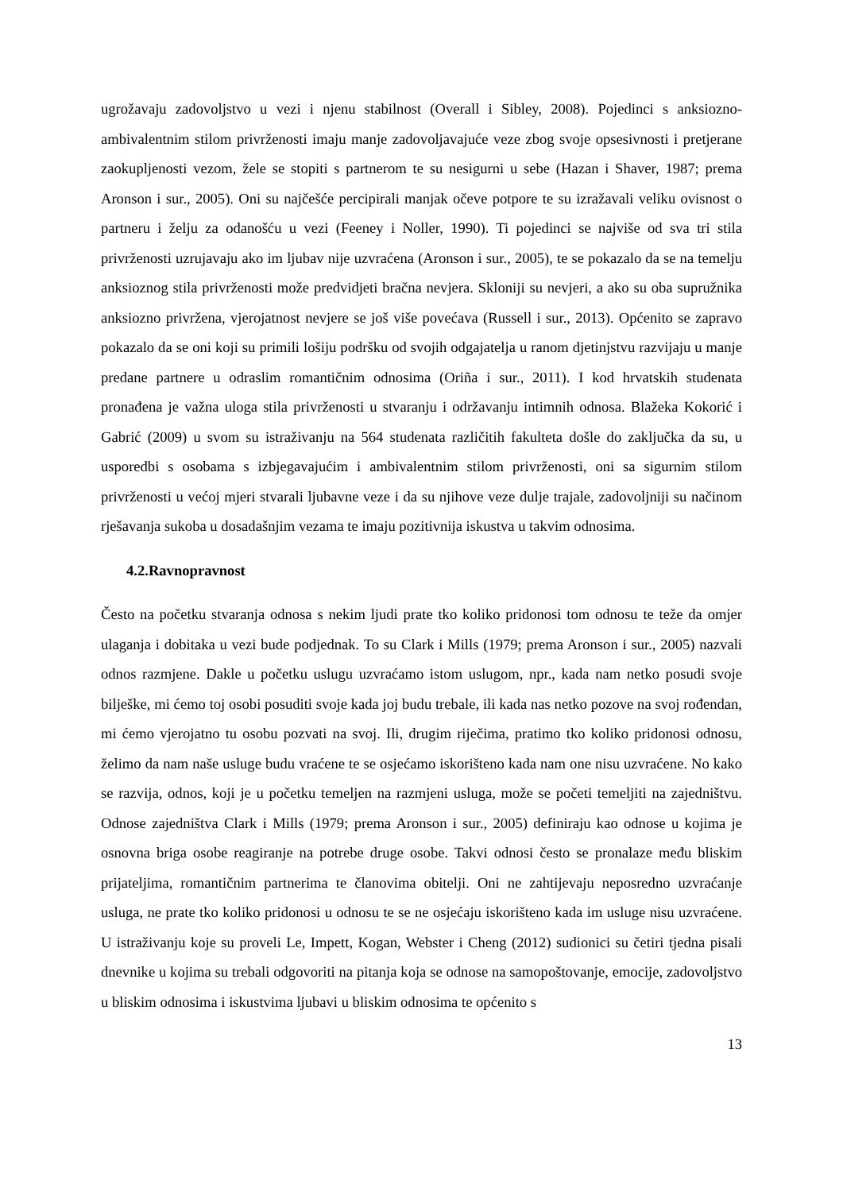ugrožavaju zadovoljstvo u vezi i njenu stabilnost (Overall i Sibley, 2008). Pojedinci s anksiozno-ambivalentnim stilom privrženosti imaju manje zadovoljavajuće veze zbog svoje opsesivnosti i pretjerane zaokupljenosti vezom, žele se stopiti s partnerom te su nesigurni u sebe (Hazan i Shaver, 1987; prema Aronson i sur., 2005). Oni su najčešće percipirali manjak očeve potpore te su izražavali veliku ovisnost o partneru i želju za odanošću u vezi (Feeney i Noller, 1990). Ti pojedinci se najviše od sva tri stila privrženosti uzrujavaju ako im ljubav nije uzvraćena (Aronson i sur., 2005), te se pokazalo da se na temelju anksioznog stila privrženosti može predvidjeti bračna nevjera. Skloniji su nevjeri, a ako su oba supružnika anksiozno privržena, vjerojatnost nevjere se još više povećava (Russell i sur., 2013). Općenito se zapravo pokazalo da se oni koji su primili lošiju podršku od svojih odgajatelja u ranom djetinjstvu razvijaju u manje predane partnere u odraslim romantičnim odnosima (Oriña i sur., 2011). I kod hrvatskih studenata pronađena je važna uloga stila privrženosti u stvaranju i održavanju intimnih odnosa. Blažeka Kokorić i Gabrić (2009) u svom su istraživanju na 564 studenata različitih fakulteta došle do zaključka da su, u usporedbi s osobama s izbjegavajućim i ambivalentnim stilom privrženosti, oni sa sigurnim stilom privrženosti u većoj mjeri stvarali ljubavne veze i da su njihove veze dulje trajale, zadovoljniji su načinom rješavanja sukoba u dosadašnjim vezama te imaju pozitivnija iskustva u takvim odnosima.
4.2.Ravnopravnost
Često na početku stvaranja odnosa s nekim ljudi prate tko koliko pridonosi tom odnosu te teže da omjer ulaganja i dobitaka u vezi bude podjednak. To su Clark i Mills (1979; prema Aronson i sur., 2005) nazvali odnos razmjene. Dakle u početku uslugu uzvraćamo istom uslugom, npr., kada nam netko posudi svoje bilješke, mi ćemo toj osobi posuditi svoje kada joj budu trebale, ili kada nas netko pozove na svoj rođendan, mi ćemo vjerojatno tu osobu pozvati na svoj. Ili, drugim riječima, pratimo tko koliko pridonosi odnosu, želimo da nam naše usluge budu vraćene te se osjećamo iskorišteno kada nam one nisu uzvraćene. No kako se razvija, odnos, koji je u početku temeljen na razmjeni usluga, može se početi temeljiti na zajedništvu. Odnose zajedništva Clark i Mills (1979; prema Aronson i sur., 2005) definiraju kao odnose u kojima je osnovna briga osobe reagiranje na potrebe druge osobe. Takvi odnosi često se pronalaze među bliskim prijateljima, romantičnim partnerima te članovima obitelji. Oni ne zahtijevaju neposredno uzvraćanje usluga, ne prate tko koliko pridonosi u odnosu te se ne osjećaju iskorišteno kada im usluge nisu uzvraćene. U istraživanju koje su proveli Le, Impett, Kogan, Webster i Cheng (2012) sudionici su četiri tjedna pisali dnevnike u kojima su trebali odgovoriti na pitanja koja se odnose na samopoštovanje, emocije, zadovoljstvo u bliskim odnosima i iskustvima ljubavi u bliskim odnosima te općenito s
13